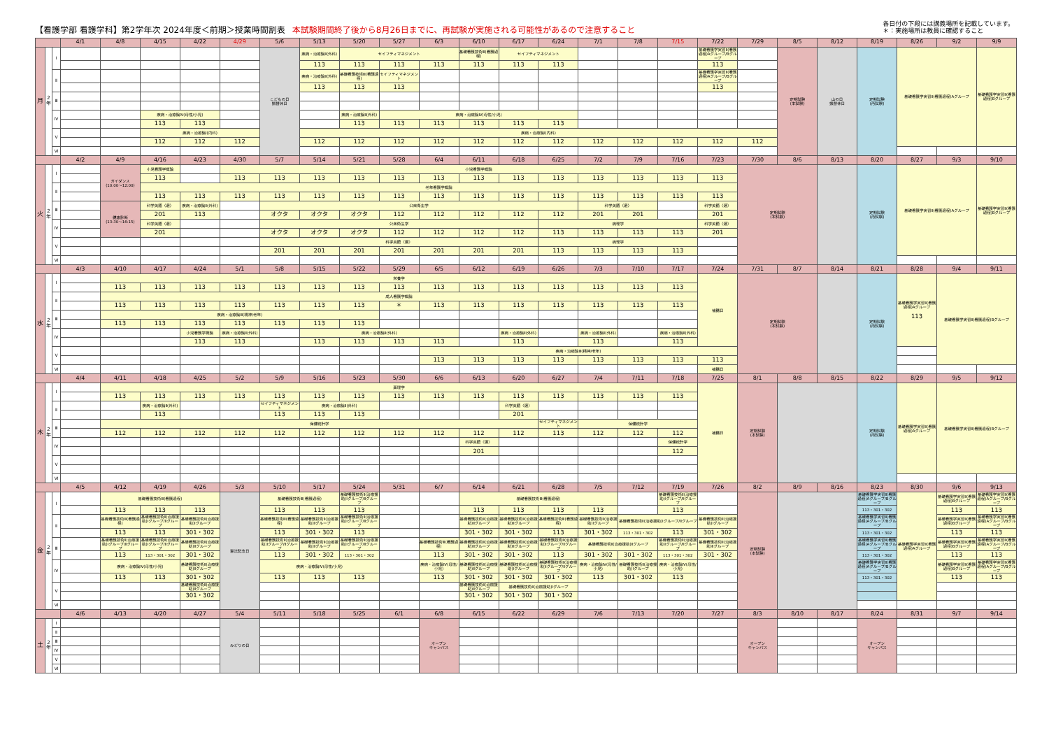【看護学部 看護学科】第2学年次 2024年度＜前期＞授業時間割表 本試験期間終了後から8月26日までに、再試験が実施される可能性があるので注意すること
各日付の下段には講義場所を記載しています。
＊：実施場所は教員に確認すること
| | | | 4/1 | 4/8 | 4/15 | 4/22 | 4/29 | 5/6 | 5/13 | 5/20 | 5/27 | 6/3 | 6/10 | 6/17 | 6/24 | 7/1 | 7/8 | 7/15 | 7/22 | 7/29 | 8/5 | 8/12 | 8/19 | 8/26 | 9/2 | 9/9 |
| --- | --- | --- | --- | --- | --- | --- | --- | --- | --- | --- | --- | --- | --- | --- | --- | --- | --- | --- | --- | --- | --- | --- | --- | --- | --- | --- |
| 月 | 2 年 | Ⅰ | | | | | | こどもの日 振替休日 | 疾病・治療論Ⅱ(外科) | セイフティマネジメント | | | 基礎看護技術Ⅲ(看護過程) | セイフティマネジメント | | | | | 基礎看護学実習Ⅱ(看護過程)Aグループ/Bグループ | | 定期試験 (本試験) | 山の日 振替休日 | 定期試験 (再試験) | 基礎看護学実習Ⅱ(看護過程)Aグループ | | 基礎看護学実習Ⅱ(看護過程)Bグループ |
| | | | | | | | | | 113 | 113 | 113 | 113 | 113 | 113 | 113 | | | | 113 | | | | | | | |
| | | Ⅱ | | | | | | | 疾病・治療論Ⅱ(外科) | 基礎看護技術Ⅲ(看護過程) | セイフティマネジメント | | | | | | | | 基礎看護学実習Ⅱ(看護過程)Aグループ/Bグループ | | | | | | | |
| | | | | | | | | | 113 | 113 | 113 | | | | | | | | 113 | | | | | | | |
| | | Ⅲ | | | | | | | | | | | | | | | | | | | | | | | | |
| | | Ⅳ | | | 疾病・治療論Ⅳ(母性/小児) | | | | | 疾病・治療論Ⅱ(外科) | 疾病・治療論Ⅳ(母性/小児) | | | | | | | | | | | | | | | |
| | | | | | 113 | 113 | | | | 113 | 113 | 113 | 113 | 113 | 113 | | | | | | | | | | | |
| | | Ⅴ | | | 疾病・治療論Ⅰ(内科) | | | | 疾病・治療論Ⅰ(内科) | | | | | | | | | | | | | | | | | |
| | | | | | 112 | 112 | 112 | | 112 | 112 | 112 | 112 | 112 | 112 | 112 | 112 | 112 | 112 | 112 | 112 | | | | | | |
| | | Ⅵ | | | | | | | | | | | | | | | | | | | | | | | | |
| | | | 4/2 | 4/9 | 4/16 | 4/23 | 4/30 | 5/7 | 5/14 | 5/21 | 5/28 | 6/4 | 6/11 | 6/18 | 6/25 | 7/2 | 7/9 | 7/16 | 7/23 | 7/30 | 8/6 | 8/13 | 8/20 | 8/27 | 9/3 | 9/10 |
| 火 | 2 年 | Ⅰ | | ガイダンス (10:00～12:00) | 小児看護学概論 | | 小児看護学概論 | | | | | | | | | | | | | 定期試験 (本試験) | | | 定期試験 (再試験) | 基礎看護学実習Ⅱ(看護過程)Aグループ | | 基礎看護学実習Ⅱ(看護過程)Bグループ |
| | | | | | 113 | | 113 | 113 | 113 | 113 | 113 | 113 | 113 | 113 | 113 | 113 | 113 | 113 | 113 | | | | | | | |
| | | Ⅱ | | | 老年看護学概論 | | | | | | | | | | | | | | | | | | | | | |
| | | | | | 113 | 113 | 113 | 113 | 113 | 113 | 113 | 113 | 113 | 113 | 113 | 113 | 113 | 113 | 113 | | | | | | | |
| | | Ⅲ | | 健康診断 (13:30～16:15) | 科学英語〈選〉 | 疾病・治療論Ⅱ(外科) | | 公衆衛生学 | | | | | | | | 科学英語〈選〉 | | | 科学英語〈選〉 | | | | | | | |
| | | | | | 201 | 113 | | オクタ | オクタ | オクタ | 112 | 112 | 112 | 112 | 112 | 201 | 201 | | 201 | | | | | | | |
| | | Ⅳ | | | 科学英語〈選〉 | | | 公衆衛生学 | | | | | | | 病理学 | | | | 科学英語〈選〉 | | | | | | | |
| | | | | | 201 | | | オクタ | オクタ | オクタ | 112 | 112 | 112 | 112 | 113 | 113 | 113 | 113 | 201 | | | | | | | |
| | | Ⅴ | | | | | | 科学英語〈選〉 | | | | | | | 病理学 | | | | | | | | | | | |
| | | | | | | | | 201 | 201 | 201 | 201 | 201 | 201 | 201 | 113 | 113 | 113 | 113 | | | | | | | | |
| | | Ⅵ | | | | | | | | | | | | | | | | | | | | | | | | |
| | | | 4/3 | 4/10 | 4/17 | 4/24 | 5/1 | 5/8 | 5/15 | 5/22 | 5/29 | 6/5 | 6/12 | 6/19 | 6/26 | 7/3 | 7/10 | 7/17 | 7/24 | 7/31 | 8/7 | 8/14 | 8/21 | 8/28 | 9/4 | 9/11 |
| 水 | 2 年 | Ⅰ | | 栄養学 | | | | | | | | | | | | | | | 補講日 | 定期試験 (本試験) | | | 定期試験 (再試験) | 基礎看護学実習Ⅱ(看護過程)Aグループ 113 | 基礎看護学実習Ⅱ(看護過程)Bグループ | |
| | | | | 113 | 113 | 113 | 113 | 113 | 113 | 113 | 113 | 113 | 113 | 113 | 113 | 113 | 113 | 113 | | | | | | | | |
| | | Ⅱ | | 成人看護学概論 | | | | | | | | | | | | | | | | | | | | | | |
| | | | | 113 | 113 | 113 | 113 | 113 | 113 | 113 | ＊ | 113 | 113 | 113 | 113 | 113 | 113 | 113 | | | | | | | | |
| | | Ⅲ | | 疾病・治療論Ⅲ(精神/老年) | | | | | | | | | | | | | | | | | | | | | | |
| | | | | 113 | 113 | 113 | 113 | 113 | 113 | 113 | | | | | | | | | | | | | | | | |
| | | Ⅳ | | | | 小児看護学概論 | 疾病・治療論Ⅱ(外科) | | 疾病・治療論Ⅱ(外科) | | | | | 疾病・治療論Ⅱ(外科) | | 疾病・治療論Ⅱ(外科) | | 疾病・治療論Ⅱ(外科) | | | | | | | | |
| | | | | | | 113 | 113 | | 113 | 113 | 113 | 113 | | 113 | | 113 | | 113 | | | | | | | | |
| | | Ⅴ | | | | | | | | | | 疾病・治療論Ⅲ(精神/老年) | | | | | | | | | | | | | | |
| | | | | | | | | | | | | 113 | 113 | 113 | 113 | 113 | 113 | 113 | 113 | | | | | | | |
| | | Ⅵ | | | | | | | | | | | | | | | | | 補講日 | | | | | | | |
| | | | 4/4 | 4/11 | 4/18 | 4/25 | 5/2 | 5/9 | 5/16 | 5/23 | 5/30 | 6/6 | 6/13 | 6/20 | 6/27 | 7/4 | 7/11 | 7/18 | 7/25 | 8/1 | 8/8 | 8/15 | 8/22 | 8/29 | 9/5 | 9/12 |
| 木 | 2 年 | Ⅰ | | 薬理学 | | | | | | | | | | | | | | | 補講日 | 定期試験 (本試験) | | | 定期試験 (再試験) | 基礎看護学実習Ⅱ(看護過程)Aグループ | 基礎看護学実習Ⅱ(看護過程)Bグループ | |
| | | | | 113 | 113 | 113 | 113 | 113 | 113 | 113 | 113 | 113 | 113 | 113 | 113 | 113 | 113 | 113 | | | | | | | | |
| | | Ⅱ | | | 疾病・治療論Ⅱ(外科) | | | セイフティマネジメント | 疾病・治療論Ⅱ(外科) | | | | | 科学英語〈選〉 | | | | | | | | | | | | |
| | | | | | 113 | | | 113 | 113 | 113 | | | | 201 | | | | | | | | | | | | |
| | | Ⅲ | | 保健統計学 | | | | | | | | | | | セイフティマネジメント | 保健統計学 | | | | | | | | | | |
| | | | | 112 | 112 | 112 | 112 | 112 | 112 | 112 | 112 | 112 | 112 | 112 | 113 | 112 | 112 | 112 | | | | | | | | |
| | | Ⅳ | | | | | | | | | | | 科学英語〈選〉 | | | | | 保健統計学 | | | | | | | | |
| | | | | | | | | | | | | | 201 | | | | | 112 | | | | | | | | |
| | | Ⅴ | | | | | | | | | | | | | | | | | | | | | | | | |
| | | Ⅵ | | | | | | | | | | | | | | | | | | | | | | | | |
| | | | 4/5 | 4/12 | 4/19 | 4/26 | 5/3 | 5/10 | 5/17 | 5/24 | 5/31 | 6/7 | 6/14 | 6/21 | 6/28 | 7/5 | 7/12 | 7/19 | 7/26 | 8/2 | 8/9 | 8/16 | 8/23 | 8/30 | 9/6 | 9/13 |
| 金 | 2 年 | Ⅰ | | 基礎看護技術Ⅲ(看護過程) | | | 憲法記念日 | 基礎看護技術Ⅲ(看護過程) | | 基礎看護技術Ⅱ(治療援助)Ⅰグループ/Ⅱグループ | | | 基礎看護技術Ⅲ(看護過程) | | | | | 基礎看護技術Ⅱ(治療援助)Ⅰグループ/Ⅱグループ | | 定期試験 (本試験) | | | 基礎看護学実習Ⅱ(看護過程)Aグループ/Bグループ | 基礎看護学実習Ⅱ(看護過程)Aグループ | 基礎看護学実習Ⅱ(看護過程)Bグループ | 基礎看護学実習Ⅱ(看護過程)Aグループ/Bグループ |
| | | | | 113 | 113 | 113 | | 113 | 113 | 113 | | | 113 | 113 | 113 | 113 | | 113 | | | | | 113・301・302 | | 113 | 113 |
| | | Ⅱ | | 基礎看護技術Ⅲ(看護過程) | 基礎看護技術Ⅱ(治療援助)Ⅰグループ/Ⅱグループ | 基礎看護技術Ⅱ(治療援助)Ⅰグループ | | 基礎看護技術Ⅲ(看護過程) | 基礎看護技術Ⅱ(治療援助)Ⅱグループ | 基礎看護技術Ⅱ(治療援助)Ⅰグループ/Ⅱグループ | | | 基礎看護技術Ⅱ(治療援助)Ⅱグループ | 基礎看護技術Ⅱ(治療援助)Ⅱグループ | 基礎看護技術Ⅲ(看護過程) | 基礎看護技術Ⅱ(治療援助)Ⅰグループ | 基礎看護技術Ⅱ(治療援助)Ⅰグループ/Ⅱグループ | | 基礎看護技術Ⅱ(治療援助)Ⅰグループ | | | | 基礎看護学実習Ⅱ(看護過程)Aグループ/Bグループ | | 基礎看護学実習Ⅱ(看護過程)Bグループ | 基礎看護学実習Ⅱ(看護過程)Aグループ/Bグループ |
| | | | | 113 | 113 | 301・302 | | 113 | 301・302 | 113 | | | 301・302 | 301・302 | 113 | 301・302 | 113・301・302 | 113 | 301・302 | | | | 113・301・302 | | 113 | 113 |
| | | Ⅲ | | 基礎看護技術Ⅱ(治療援助)Ⅰグループ/Ⅱグループ | 基礎看護技術Ⅱ(治療援助)Ⅰグループ/Ⅱグループ | 基礎看護技術Ⅱ(治療援助)Ⅱグループ | | 基礎看護技術Ⅱ(治療援助)Ⅰグループ/Ⅱグループ | 基礎看護技術Ⅱ(治療援助)Ⅱグループ | 基礎看護技術Ⅱ(治療援助)Ⅰグループ/Ⅱグループ | | 基礎看護技術Ⅲ(看護過程) | 基礎看護技術Ⅱ(治療援助)Ⅱグループ | 基礎看護技術Ⅱ(治療援助)Ⅱグループ | 基礎看護技術Ⅱ(治療援助)Ⅰグループ/Ⅱグループ | 基礎看護技術Ⅱ(治療援助)Ⅱグループ | | 基礎看護技術Ⅱ(治療援助)Ⅰグループ/Ⅱグループ | 基礎看護技術Ⅱ(治療援助)Ⅱグループ | | | | 基礎看護学実習Ⅱ(看護過程)Aグループ/Bグループ | | 基礎看護学実習Ⅱ(看護過程)Bグループ | 基礎看護学実習Ⅱ(看護過程)Aグループ/Bグループ |
| | | | | 113 | 113・301・302 | 301・302 | | 113 | 301・302 | 113・301・302 | | 113 | 301・302 | 301・302 | 113 | 301・302 | 301・302 | 113・301・302 | 301・302 | | | | 113・301・302 | | 113 | 113 |
| | | Ⅳ | | 疾病・治療論Ⅳ(母性/小児) | | 基礎看護技術Ⅱ(治療援助)Ⅱグループ | | 疾病・治療論Ⅳ(母性/小児) | | | | 疾病・治療論Ⅳ(母性/小児) | 基礎看護技術Ⅱ(治療援助)Ⅱグループ | 基礎看護技術Ⅱ(治療援助)Ⅰグループ | 基礎看護技術Ⅱ(治療援助)Ⅰグループ/Ⅱグループ | 疾病・治療論Ⅳ(母性/小児) | 基礎看護技術Ⅱ(治療援助)Ⅰグループ | 疾病・治療論Ⅳ(母性/小児) | | | | | 基礎看護学実習Ⅱ(看護過程)Aグループ/Bグループ | | 基礎看護学実習Ⅱ(看護過程)Bグループ | 基礎看護学実習Ⅱ(看護過程)Aグループ/Bグループ |
| | | | | 113 | 113 | 301・302 | | 113 | 113 | 113 | | 113 | 301・302 | 301・302 | 301・302 | 113 | 301・302 | 113 | | | | | 113・301・302 | | 113 | 113 |
| | | Ⅴ | | | | 基礎看護技術Ⅱ(治療援助)Ⅱグループ | | | | | | | 基礎看護技術Ⅱ(治療援助)Ⅱグループ | 基礎看護技術Ⅱ(治療援助)Ⅰグループ | | | | | | | | | | | | |
| | | | | | | 301・302 | | | | | | | 301・302 | 301・302 | 301・302 | | | | | | | | | | | |
| | | Ⅵ | | | | | | | | | | | | | | | | | | | | | | | | |
| | | | 4/6 | 4/13 | 4/20 | 4/27 | 5/4 | 5/11 | 5/18 | 5/25 | 6/1 | 6/8 | 6/15 | 6/22 | 6/29 | 7/6 | 7/13 | 7/20 | 7/27 | 8/3 | 8/10 | 8/17 | 8/24 | 8/31 | 9/7 | 9/14 |
| 土 | 2 年 | Ⅰ | | | | | みどりの日 | | | | | オープン キャンパス | | | | | | | | オープン キャンパス | | | オープン キャンパス | | | |
| | | Ⅱ | | | | | | | | | | | | | | | | | | | | | | | | |
| | | Ⅲ | | | | | | | | | | | | | | | | | | | | | | | | |
| | | Ⅳ | | | | | | | | | | | | | | | | | | | | | | | | |
| | | Ⅴ | | | | | | | | | | | | | | | | | | | | | | | | |
| | | Ⅵ | | | | | | | | | | | | | | | | | | | | | | | | |